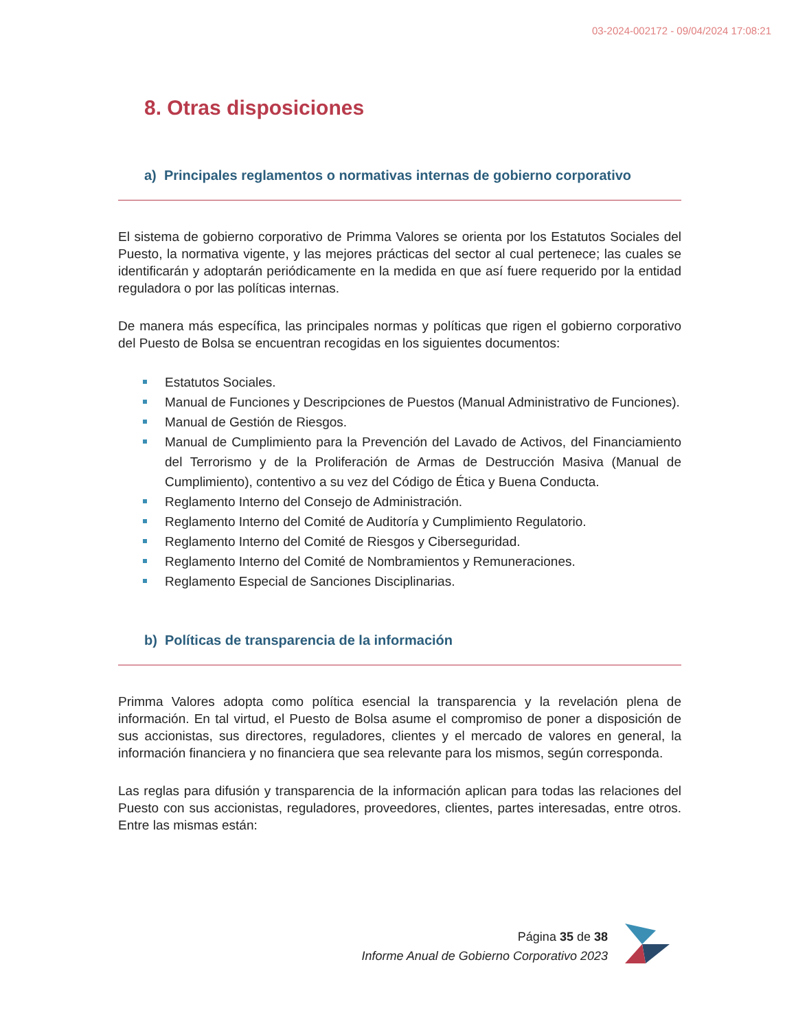03-2024-002172 - 09/04/2024 17:08:21
8. Otras disposiciones
a) Principales reglamentos o normativas internas de gobierno corporativo
El sistema de gobierno corporativo de Primma Valores se orienta por los Estatutos Sociales del Puesto, la normativa vigente, y las mejores prácticas del sector al cual pertenece; las cuales se identificarán y adoptarán periódicamente en la medida en que así fuere requerido por la entidad reguladora o por las políticas internas.
De manera más específica, las principales normas y políticas que rigen el gobierno corporativo del Puesto de Bolsa se encuentran recogidas en los siguientes documentos:
Estatutos Sociales.
Manual de Funciones y Descripciones de Puestos (Manual Administrativo de Funciones).
Manual de Gestión de Riesgos.
Manual de Cumplimiento para la Prevención del Lavado de Activos, del Financiamiento del Terrorismo y de la Proliferación de Armas de Destrucción Masiva (Manual de Cumplimiento), contentivo a su vez del Código de Ética y Buena Conducta.
Reglamento Interno del Consejo de Administración.
Reglamento Interno del Comité de Auditoría y Cumplimiento Regulatorio.
Reglamento Interno del Comité de Riesgos y Ciberseguridad.
Reglamento Interno del Comité de Nombramientos y Remuneraciones.
Reglamento Especial de Sanciones Disciplinarias.
b) Políticas de transparencia de la información
Primma Valores adopta como política esencial la transparencia y la revelación plena de información. En tal virtud, el Puesto de Bolsa asume el compromiso de poner a disposición de sus accionistas, sus directores, reguladores, clientes y el mercado de valores en general, la información financiera y no financiera que sea relevante para los mismos, según corresponda.
Las reglas para difusión y transparencia de la información aplican para todas las relaciones del Puesto con sus accionistas, reguladores, proveedores, clientes, partes interesadas, entre otros. Entre las mismas están:
Página 35 de 38
Informe Anual de Gobierno Corporativo 2023